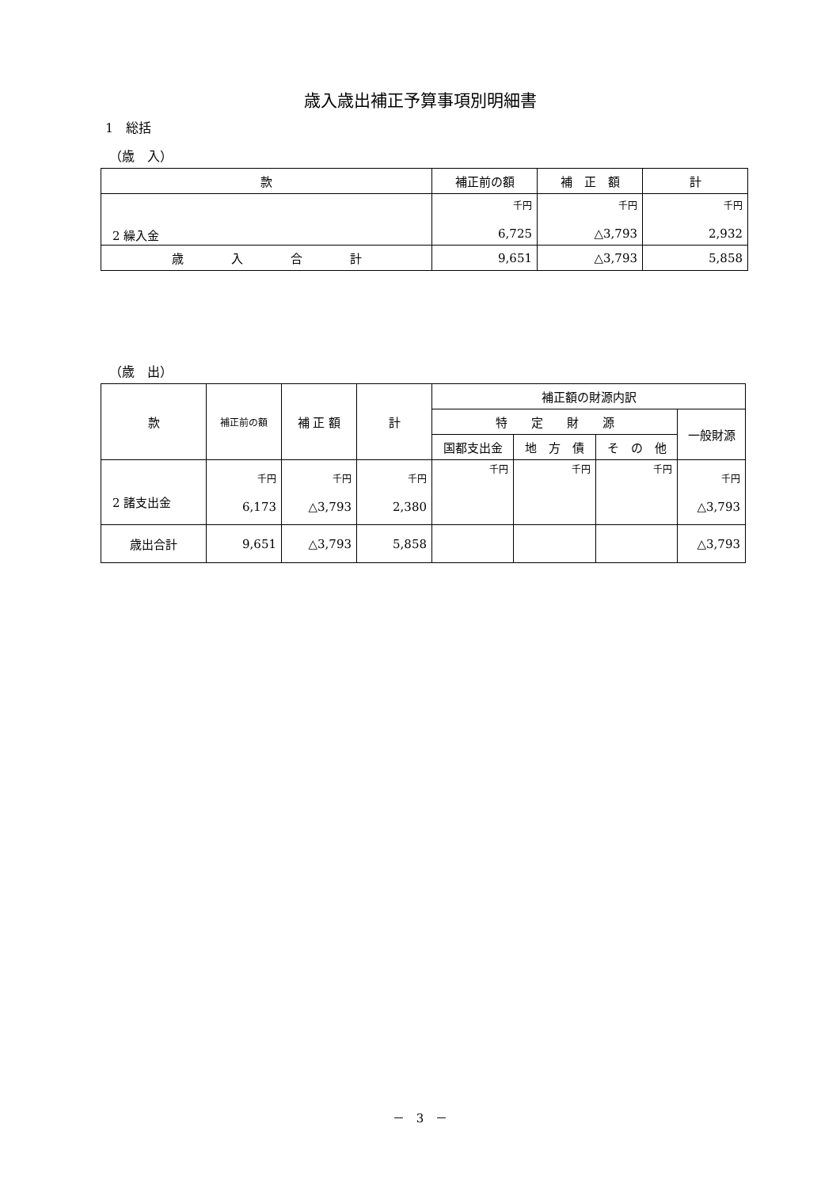歳入歳出補正予算事項別明細書
1　総括
（歳　入）
| 款 | 補正前の額 | 補 正 額 | 計 |
| --- | --- | --- | --- |
| 2 繰入金 | 千円 6,725 | 千円 △3,793 | 千円 2,932 |
| 歳 入 合 計 | 9,651 | △3,793 | 5,858 |
（歳　出）
| 款 | 補正前の額 | 補 正 額 | 計 | 補正額の財源内訳 | | | |
| --- | --- | --- | --- | --- | --- | --- | --- |
| | | | | 特 定 財 源 | | | 一般財源 |
| | | | | 国都支出金 | 地 方 債 | そ の 他 | |
| 2 諸支出金 | 千円 6,173 | 千円 △3,793 | 千円 2,380 | 千円 | 千円 | 千円 | 千円 △3,793 |
| 歳出合計 | 9,651 | △3,793 | 5,858 | | | | △3,793 |
－　3　－